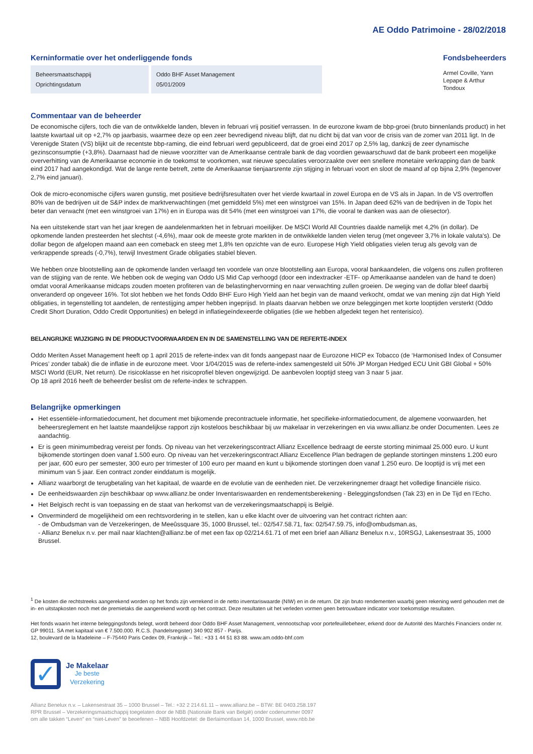AE Oddo Patrimoine - 28/02/2018
Kerninformatie over het onderliggende fonds
| Beheersmaatschappij Oprichtingsdatum | Oddo BHF Asset Management 05/01/2009 |
Fondsbeheerders
Armel Coville, Yann Lepape & Arthur Tondoux
Commentaar van de beheerder
De economische cijfers, toch die van de ontwikkelde landen, bleven in februari vrij positief verrassen. In de eurozone kwam de bbp-groei (bruto binnenlands product) in het laatste kwartaal uit op +2,7% op jaarbasis, waarmee deze op een zeer bevredigend niveau blijft, dat nu dicht bij dat van voor de crisis van de zomer van 2011 ligt. In de Verenigde Staten (VS) blijkt uit de recentste bbp-raming, die eind februari werd gepubliceerd, dat de groei eind 2017 op 2,5% lag, dankzij de zeer dynamische gezinsconsumptie (+3,8%). Daarnaast had de nieuwe voorzitter van de Amerikaanse centrale bank de dag voordien gewaarschuwd dat de bank probeert een mogelijke oververhitting van de Amerikaanse economie in de toekomst te voorkomen, wat nieuwe speculaties veroorzaakte over een snellere monetaire verkrapping dan de bank eind 2017 had aangekondigd. Wat de lange rente betreft, zette de Amerikaanse tienjaarsrente zijn stijging in februari voort en sloot de maand af op bijna 2,9% (tegenover 2,7% eind januari).
Ook de micro-economische cijfers waren gunstig, met positieve bedrijfsresultaten over het vierde kwartaal in zowel Europa en de VS als in Japan. In de VS overtroffen 80% van de bedrijven uit de S&P index de marktverwachtingen (met gemiddeld 5%) met een winstgroei van 15%. In Japan deed 62% van de bedrijven in de Topix het beter dan verwacht (met een winstgroei van 17%) en in Europa was dit 54% (met een winstgroei van 17%, die vooral te danken was aan de oliesector).
Na een uitstekende start van het jaar kregen de aandelenmarkten het in februari moeilijker. De MSCI World All Countries daalde namelijk met 4,2% (in dollar). De opkomende landen presteerden het slechtst (-4,6%), maar ook de meeste grote markten in de ontwikkelde landen vielen terug (met ongeveer 3,7% in lokale valuta's). De dollar begon de afgelopen maand aan een comeback en steeg met 1,8% ten opzichte van de euro. Europese High Yield obligaties vielen terug als gevolg van de verkrappende spreads (-0,7%), terwijl Investment Grade obligaties stabiel bleven.
We hebben onze blootstelling aan de opkomende landen verlaagd ten voordele van onze blootstelling aan Europa, vooral bankaandelen, die volgens ons zullen profiteren van de stijging van de rente. We hebben ook de weging van Oddo US Mid Cap verhoogd (door een indextracker -ETF- op Amerikaanse aandelen van de hand te doen) omdat vooral Amerikaanse midcaps zouden moeten profiteren van de belastinghervorming en naar verwachting zullen groeien. De weging van de dollar bleef daarbij onveranderd op ongeveer 16%. Tot slot hebben we het fonds Oddo BHF Euro High Yield aan het begin van de maand verkocht, omdat we van mening zijn dat High Yield obligaties, in tegenstelling tot aandelen, de rentestijging amper hebben ingeprijsd. In plaats daarvan hebben we onze beleggingen met korte looptijden versterkt (Oddo Credit Short Duration, Oddo Credit Opportunities) en belegd in inflatiegeïndexeerde obligaties (die we hebben afgedekt tegen het renterisico).
BELANGRIJKE WIJZIGING IN DE PRODUCTVOORWAARDEN EN IN DE SAMENSTELLING VAN DE REFERTE-INDEX
Oddo Meriten Asset Management heeft op 1 april 2015 de referte-index van dit fonds aangepast naar de Eurozone HICP ex Tobacco (de ‘Harmonised Index of Consumer Prices’ zonder tabak) die de inflatie in de eurozone meet. Voor 1/04/2015 was de referte-index samengesteld uit 50% JP Morgan Hedged ECU Unit GBI Global + 50% MSCI World (EUR, Net return). De risicoklasse en het risicoprofiel bleven ongewijzigd. De aanbevolen looptijd steeg van 3 naar 5 jaar.
Op 18 april 2016 heeft de beheerder beslist om de referte-index te schrappen.
Belangrijke opmerkingen
Het essentiële-informatiedocument, het document met bijkomende precontractuele informatie, het specifieke-informatiedocument, de algemene voorwaarden, het beheersreglement en het laatste maandelijkse rapport zijn kosteloos beschikbaar bij uw makelaar in verzekeringen en via www.allianz.be onder Documenten. Lees ze aandachtig.
Er is geen minimumbedrag vereist per fonds. Op niveau van het verzekeringscontract Allianz Excellence bedraagt de eerste storting minimaal 25.000 euro. U kunt bijkomende stortingen doen vanaf 1.500 euro. Op niveau van het verzekeringscontract Allianz Excellence Plan bedragen de geplande stortingen minstens 1.200 euro per jaar, 600 euro per semester, 300 euro per trimester of 100 euro per maand en kunt u bijkomende stortingen doen vanaf 1.250 euro. De looptijd is vrij met een minimum van 5 jaar. Een contract zonder einddatum is mogelijk.
Allianz waarborgt de terugbetaling van het kapitaal, de waarde en de evolutie van de eenheden niet. De verzekeringnemer draagt het volledige financiële risico.
De eenheidswaarden zijn beschikbaar op www.allianz.be onder Inventariswaarden en rendementsberekening - Beleggingsfondsen (Tak 23) en in De Tijd en l’Echo.
Het Belgisch recht is van toepassing en de staat van herkomst van de verzekeringsmaatschappij is België.
Onverminderd de mogelijkheid om een rechtsvordering in te stellen, kan u elke klacht over de uitvoering van het contract richten aan:
- de Ombudsman van de Verzekeringen, de Meeûssquare 35, 1000 Brussel, tel.: 02/547.58.71, fax: 02/547.59.75, info@ombudsman.as,
- Allianz Benelux n.v. per mail naar klachten@allianz.be of met een fax op 02/214.61.71 of met een brief aan Allianz Benelux n.v., 10RSGJ, Lakensestraat 35, 1000 Brussel.
<sup>1</sup> De kosten die rechtstreeks aangerekend worden op het fonds zijn verrekend in de netto inventariswaarde (NIW) en in de return. Dit zijn bruto rendementen waarbij geen rekening werd gehouden met de in- en uitstapkosten noch met de premietaks die aangerekend wordt op het contract. Deze resultaten uit het verleden vormen geen betrouwbare indicator voor toekomstige resultaten.
Het fonds waarin het interne beleggingsfonds belegt, wordt beheerd door Oddo BHF Asset Management, vennootschap voor portefeuillebeheer, erkend door de Autorité des Marchés Financiers onder nr. GP 99011. SA met kapitaal van € 7.500.000. R.C.S. (handelsregister) 340 902 857 - Parijs.
12, boulevard de la Madeleine – F-75440 Paris Cedex 09, Frankrijk – Tel.: +33 1 44 51 83 88. www.am.oddo-bhf.com
✓
Je Makelaar
Je beste
Verzekering
Allianz Benelux n.v. – Lakensestraat 35 – 1000 Brussel – Tel.: +32 2 214.61.11 – www.allianz.be – BTW: BE 0403.258.197
RPR Brussel – Verzekeringsmaatschappij toegelaten door de NBB (Nationale Bank van België) onder codenummer 0097
om alle takken “Leven” en “niet-Leven” te beoefenen – NBB Hoofdzetel: de Berlaimontlaan 14, 1000 Brussel, www.nbb.be